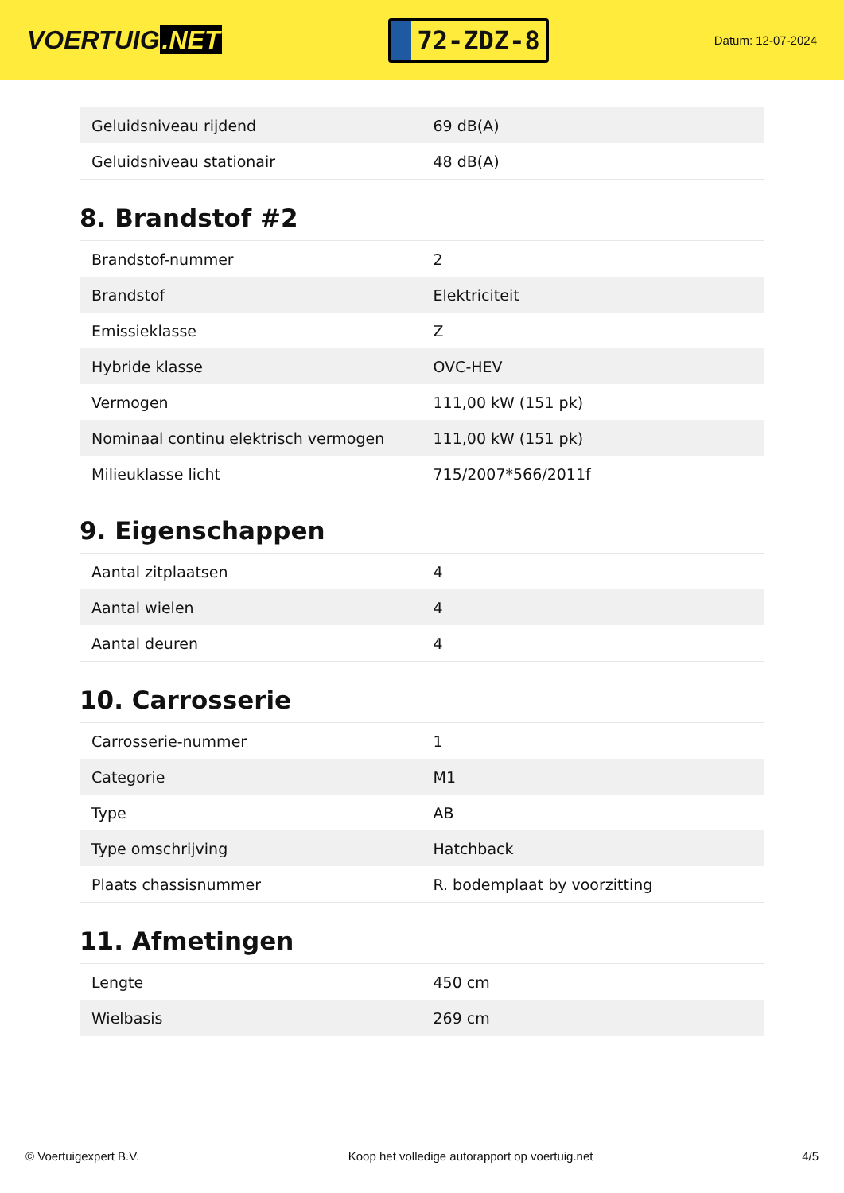VOERTUIG.NET
72-ZDZ-8
Datum: 12-07-2024
| Geluidsniveau rijdend | 69 dB(A) |
| Geluidsniveau stationair | 48 dB(A) |
8. Brandstof #2
| Brandstof-nummer | 2 |
| Brandstof | Elektriciteit |
| Emissieklasse | Z |
| Hybride klasse | OVC-HEV |
| Vermogen | 111,00 kW (151 pk) |
| Nominaal continu elektrisch vermogen | 111,00 kW (151 pk) |
| Milieuklasse licht | 715/2007*566/2011f |
9. Eigenschappen
| Aantal zitplaatsen | 4 |
| Aantal wielen | 4 |
| Aantal deuren | 4 |
10. Carrosserie
| Carrosserie-nummer | 1 |
| Categorie | M1 |
| Type | AB |
| Type omschrijving | Hatchback |
| Plaats chassisnummer | R. bodemplaat by voorzitting |
11. Afmetingen
| Lengte | 450 cm |
| Wielbasis | 269 cm |
© Voertuigexpert B.V. Koop het volledige autorapport op voertuig.net 4/5